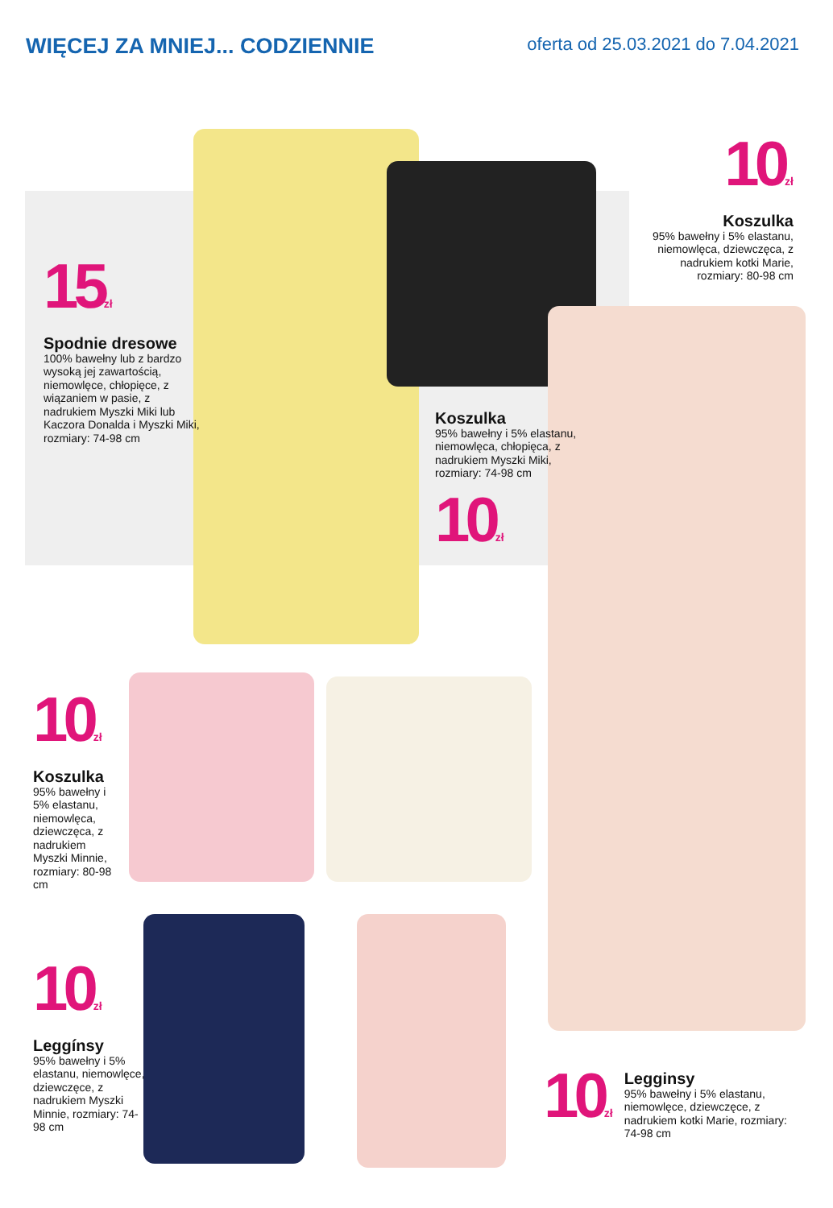WIĘCEJ ZA MNIEJ... CODZIENNIE
oferta od 25.03.2021 do 7.04.2021
15<sub>zł</sub>
Spodnie dresowe
100% bawełny lub z bardzo wysoką jej zawartością, niemowlęce, chłopięce, z wiązaniem w pasie, z nadrukiem Myszki Miki lub Kaczora Donalda i Myszki Miki, rozmiary: 74-98 cm
10<sub>zł</sub>
Koszulka
95% bawełny i 5% elastanu, niemowlęca, dziewczęca, z nadrukiem kotki Marie, rozmiary: 80-98 cm
Koszulka
95% bawełny i 5% elastanu, niemowlęca, chłopięca, z nadrukiem Myszki Miki, rozmiary: 74-98 cm
10<sub>zł</sub>
10<sub>zł</sub>
Koszulka
95% bawełny i 5% elastanu, niemowlęca, dziewczęca, z nadrukiem Myszki Minnie, rozmiary: 80-98 cm
10<sub>zł</sub>
Leggínsy
95% bawełny i 5% elastanu, niemowlęce, dziewczęce, z nadrukiem Myszki Minnie, rozmiary: 74-98 cm
10<sub>zł</sub>
Legginsy
95% bawełny i 5% elastanu, niemowlęce, dziewczęce, z nadrukiem kotki Marie, rozmiary: 74-98 cm